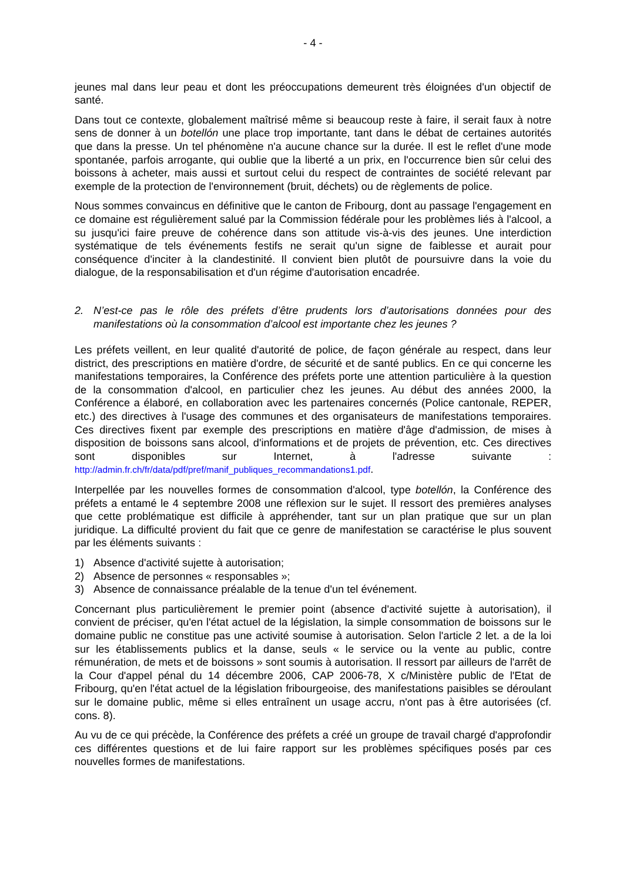- 4 -
jeunes mal dans leur peau et dont les préoccupations demeurent très éloignées d'un objectif de santé.
Dans tout ce contexte, globalement maîtrisé même si beaucoup reste à faire, il serait faux à notre sens de donner à un botellón une place trop importante, tant dans le débat de certaines autorités que dans la presse. Un tel phénomène n'a aucune chance sur la durée. Il est le reflet d'une mode spontanée, parfois arrogante, qui oublie que la liberté a un prix, en l'occurrence bien sûr celui des boissons à acheter, mais aussi et surtout celui du respect de contraintes de société relevant par exemple de la protection de l'environnement (bruit, déchets) ou de règlements de police.
Nous sommes convaincus en définitive que le canton de Fribourg, dont au passage l'engagement en ce domaine est régulièrement salué par la Commission fédérale pour les problèmes liés à l'alcool, a su jusqu'ici faire preuve de cohérence dans son attitude vis-à-vis des jeunes. Une interdiction systématique de tels événements festifs ne serait qu'un signe de faiblesse et aurait pour conséquence d'inciter à la clandestinité. Il convient bien plutôt de poursuivre dans la voie du dialogue, de la responsabilisation et d'un régime d'autorisation encadrée.
2. N’est-ce pas le rôle des préfets d’être prudents lors d’autorisations données pour des manifestations où la consommation d’alcool est importante chez les jeunes ?
Les préfets veillent, en leur qualité d'autorité de police, de façon générale au respect, dans leur district, des prescriptions en matière d'ordre, de sécurité et de santé publics. En ce qui concerne les manifestations temporaires, la Conférence des préfets porte une attention particulière à la question de la consommation d'alcool, en particulier chez les jeunes. Au début des années 2000, la Conférence a élaboré, en collaboration avec les partenaires concernés (Police cantonale, REPER, etc.) des directives à l'usage des communes et des organisateurs de manifestations temporaires. Ces directives fixent par exemple des prescriptions en matière d'âge d'admission, de mises à disposition de boissons sans alcool, d'informations et de projets de prévention, etc. Ces directives sont disponibles sur Internet, à l'adresse suivante : http://admin.fr.ch/fr/data/pdf/pref/manif_publiques_recommandations1.pdf.
Interpellée par les nouvelles formes de consommation d'alcool, type botellón, la Conférence des préfets a entamé le 4 septembre 2008 une réflexion sur le sujet. Il ressort des premières analyses que cette problématique est difficile à appréhender, tant sur un plan pratique que sur un plan juridique. La difficulté provient du fait que ce genre de manifestation se caractérise le plus souvent par les éléments suivants :
1) Absence d'activité sujette à autorisation;
2) Absence de personnes « responsables »;
3) Absence de connaissance préalable de la tenue d'un tel événement.
Concernant plus particulièrement le premier point (absence d'activité sujette à autorisation), il convient de préciser, qu'en l'état actuel de la législation, la simple consommation de boissons sur le domaine public ne constitue pas une activité soumise à autorisation. Selon l'article 2 let. a de la loi sur les établissements publics et la danse, seuls « le service ou la vente au public, contre rémunération, de mets et de boissons » sont soumis à autorisation. Il ressort par ailleurs de l'arrêt de la Cour d'appel pénal du 14 décembre 2006, CAP 2006-78, X c/Ministère public de l'Etat de Fribourg, qu'en l'état actuel de la législation fribourgeoise, des manifestations paisibles se déroulant sur le domaine public, même si elles entraînent un usage accru, n'ont pas à être autorisées (cf. cons. 8).
Au vu de ce qui précède, la Conférence des préfets a créé un groupe de travail chargé d'approfondir ces différentes questions et de lui faire rapport sur les problèmes spécifiques posés par ces nouvelles formes de manifestations.